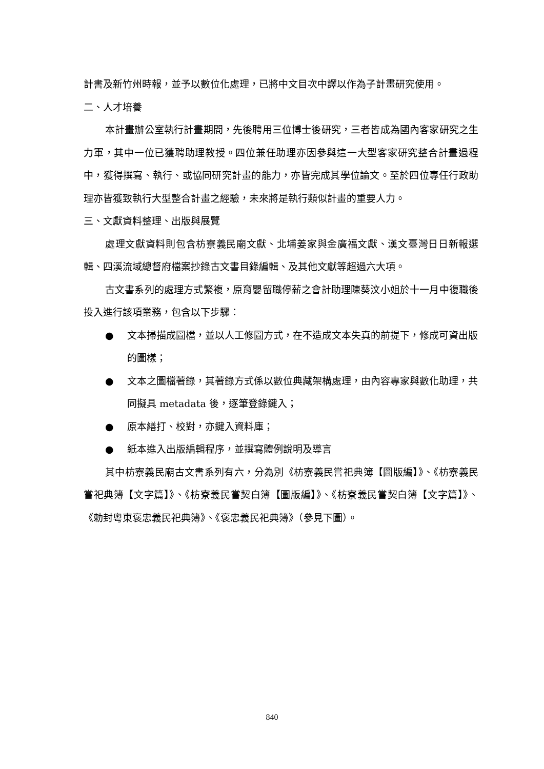計書及新竹州時報，並予以數位化處理，已將中文目次中譯以作為子計畫研究使用。
二、人才培養
本計畫辦公室執行計畫期間，先後聘用三位博士後研究，三者皆成為國內客家研究之生力軍，其中一位已獲聘助理教授。四位兼任助理亦因參與這一大型客家研究整合計畫過程中，獲得撰寫、執行、或協同研究計畫的能力，亦皆完成其學位論文。至於四位專任行政助理亦皆獲致執行大型整合計畫之經驗，未來將是執行類似計畫的重要人力。
三、文獻資料整理、出版與展覽
處理文獻資料則包含枋寮義民廟文獻、北埔姜家與金廣福文獻、漢文臺灣日日新報選輯、四溪流域總督府檔案抄錄古文書目錄編輯、及其他文獻等超過六大項。
古文書系列的處理方式繁複，原育嬰留職停薪之會計助理陳葵汶小姐於十一月中復職後投入進行該項業務，包含以下步驟：
● 文本掃描成圖檔，並以人工修圖方式，在不造成文本失真的前提下，修成可資出版的圖樣；
● 文本之圖檔著錄，其著錄方式係以數位典藏架構處理，由內容專家與數化助理，共同擬具 metadata 後，逐筆登錄鍵入；
● 原本繕打、校對，亦鍵入資料庫；
● 紙本進入出版編輯程序，並撰寫體例說明及導言
其中枋寮義民廟古文書系列有六，分為別《枋寮義民嘗祀典簿【圖版編】》、《枋寮義民嘗祀典簿【文字篇】》、《枋寮義民嘗契白簿【圖版編】》、《枋寮義民嘗契白簿【文字篇】》、《勅封粵東褒忠義民祀典簿》、《褒忠義民祀典簿》（參見下圖）。
840